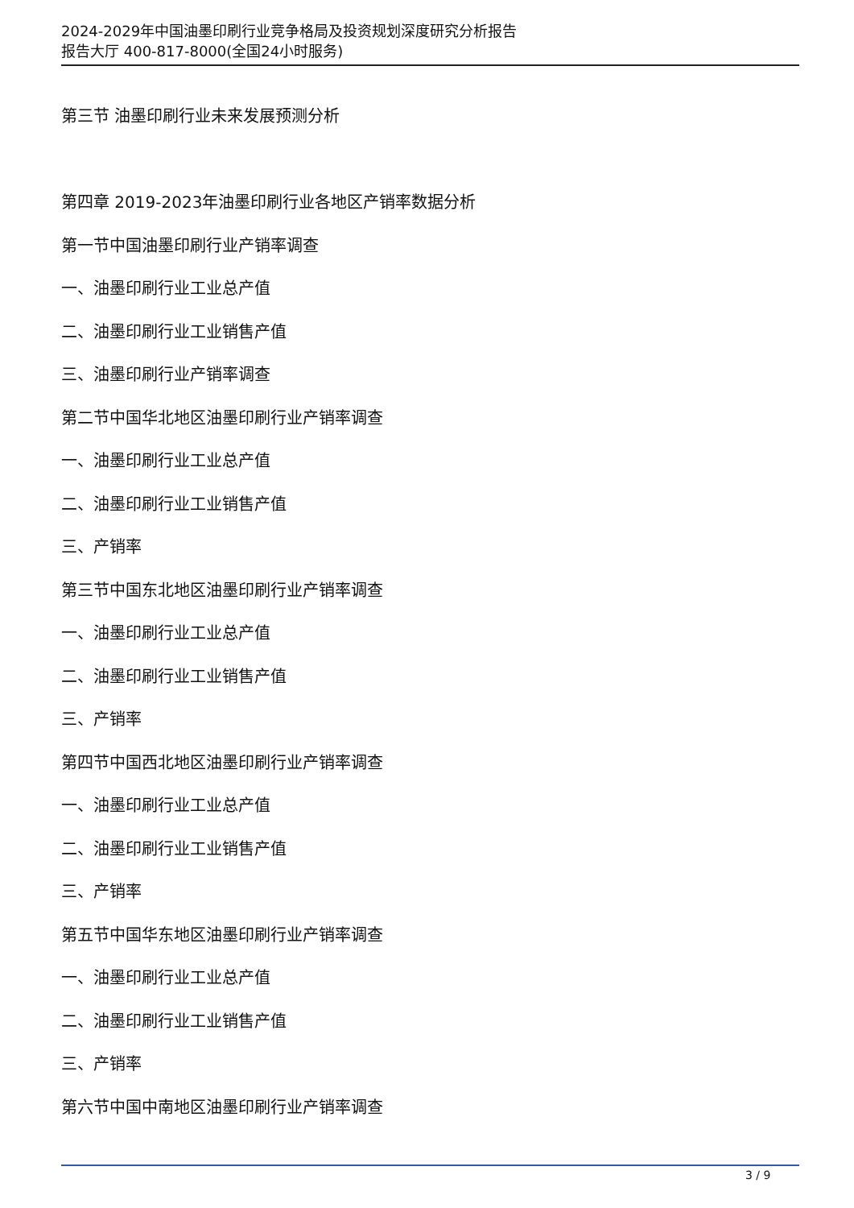2024-2029年中国油墨印刷行业竞争格局及投资规划深度研究分析报告
报告大厅 400-817-8000(全国24小时服务)
第三节 油墨印刷行业未来发展预测分析
第四章 2019-2023年油墨印刷行业各地区产销率数据分析
第一节中国油墨印刷行业产销率调查
一、油墨印刷行业工业总产值
二、油墨印刷行业工业销售产值
三、油墨印刷行业产销率调查
第二节中国华北地区油墨印刷行业产销率调查
一、油墨印刷行业工业总产值
二、油墨印刷行业工业销售产值
三、产销率
第三节中国东北地区油墨印刷行业产销率调查
一、油墨印刷行业工业总产值
二、油墨印刷行业工业销售产值
三、产销率
第四节中国西北地区油墨印刷行业产销率调查
一、油墨印刷行业工业总产值
二、油墨印刷行业工业销售产值
三、产销率
第五节中国华东地区油墨印刷行业产销率调查
一、油墨印刷行业工业总产值
二、油墨印刷行业工业销售产值
三、产销率
第六节中国中南地区油墨印刷行业产销率调查
3 / 9